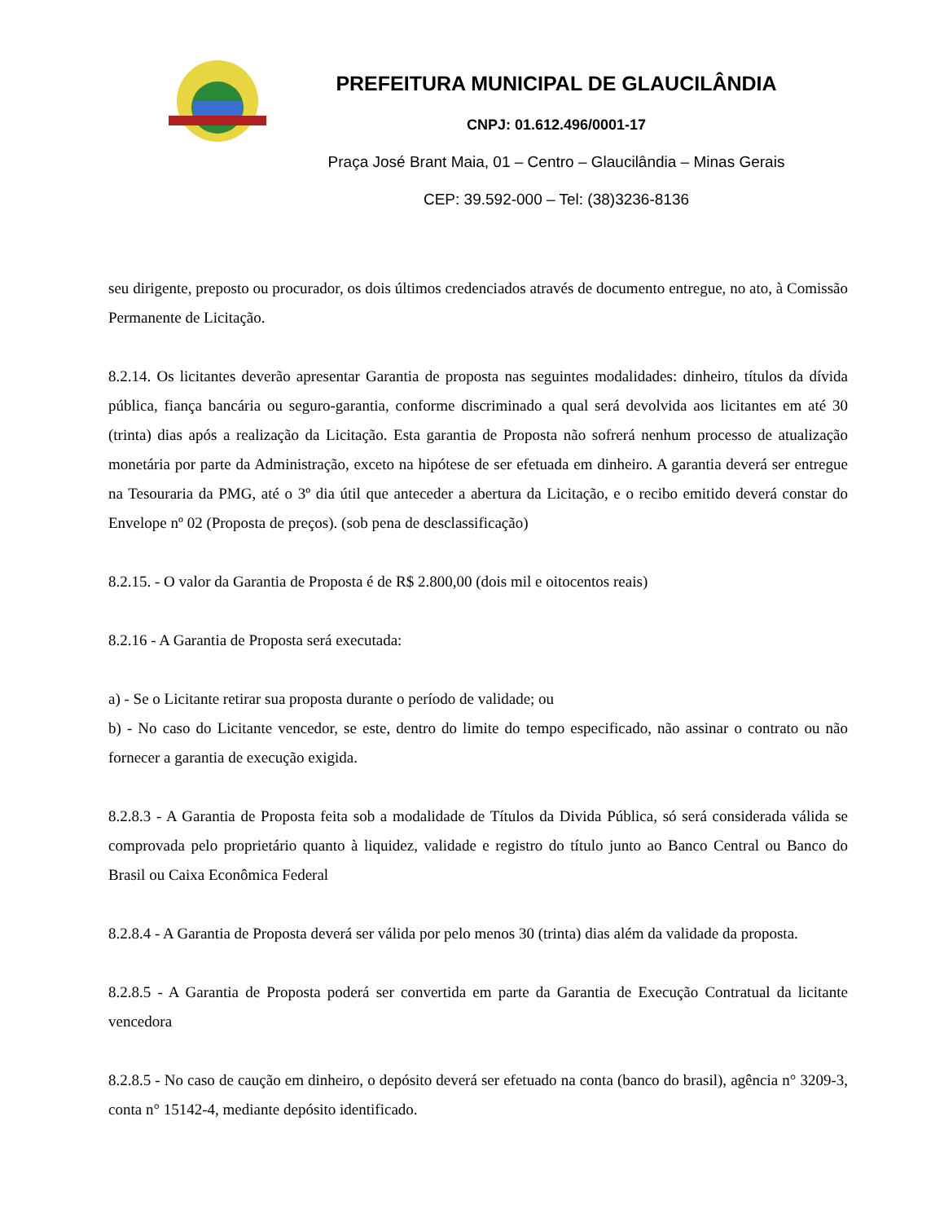PREFEITURA MUNICIPAL DE GLAUCILÂNDIA
CNPJ: 01.612.496/0001-17
Praça José Brant Maia, 01 – Centro – Glaucilândia – Minas Gerais
CEP: 39.592-000 – Tel: (38)3236-8136
seu dirigente, preposto ou procurador, os dois últimos credenciados através de documento entregue, no ato, à Comissão Permanente de Licitação.
8.2.14. Os licitantes deverão apresentar Garantia de proposta nas seguintes modalidades: dinheiro, títulos da dívida pública, fiança bancária ou seguro-garantia, conforme discriminado a qual será devolvida aos licitantes em até 30 (trinta) dias após a realização da Licitação. Esta garantia de Proposta não sofrerá nenhum processo de atualização monetária por parte da Administração, exceto na hipótese de ser efetuada em dinheiro. A garantia deverá ser entregue na Tesouraria da PMG, até o 3º dia útil que anteceder a abertura da Licitação, e o recibo emitido deverá constar do Envelope nº 02 (Proposta de preços). (sob pena de desclassificação)
8.2.15. - O valor da Garantia de Proposta é de R$ 2.800,00 (dois mil e oitocentos reais)
8.2.16 - A Garantia de Proposta será executada:
a) - Se o Licitante retirar sua proposta durante o período de validade; ou
b) - No caso do Licitante vencedor, se este, dentro do limite do tempo especificado, não assinar o contrato ou não fornecer a garantia de execução exigida.
8.2.8.3 - A Garantia de Proposta feita sob a modalidade de Títulos da Divida Pública, só será considerada válida se comprovada pelo proprietário quanto à liquidez, validade e registro do título junto ao Banco Central ou Banco do Brasil ou Caixa Econômica Federal
8.2.8.4 - A Garantia de Proposta deverá ser válida por pelo menos 30 (trinta) dias além da validade da proposta.
8.2.8.5 - A Garantia de Proposta poderá ser convertida em parte da Garantia de Execução Contratual da licitante vencedora
8.2.8.5 - No caso de caução em dinheiro, o depósito deverá ser efetuado na conta (banco do brasil), agência n° 3209-3, conta n° 15142-4, mediante depósito identificado.